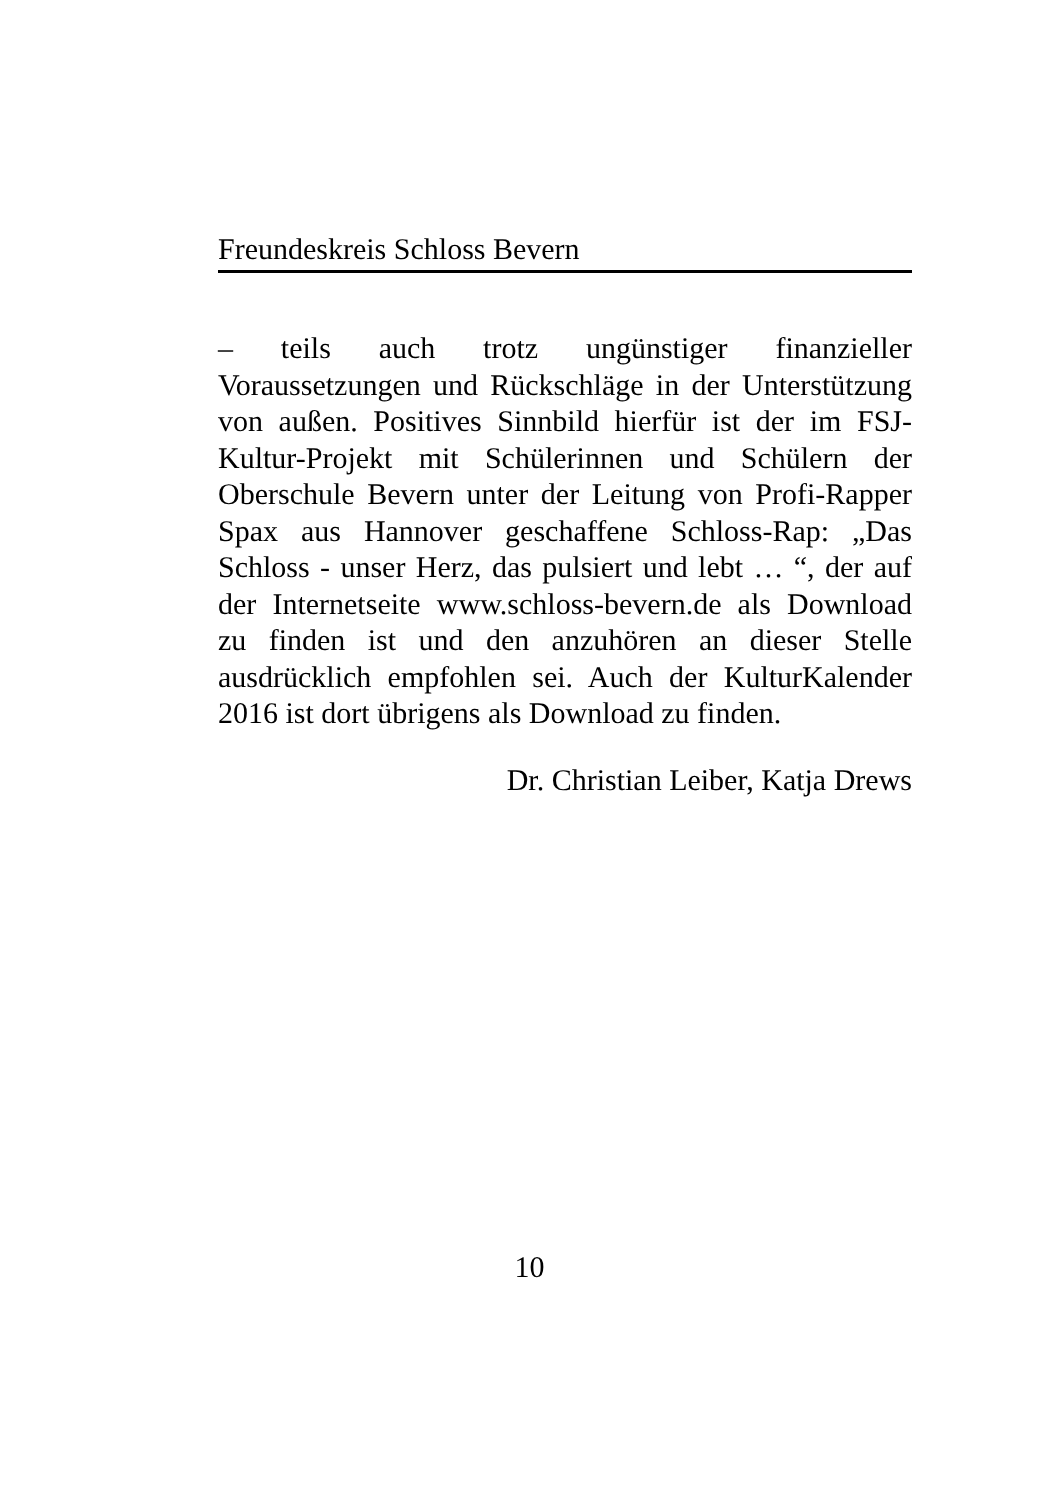Freundeskreis Schloss Bevern
– teils auch trotz ungünstiger finanzieller Voraussetzungen und Rückschläge in der Unterstützung von außen. Positives Sinnbild hierfür ist der im FSJ-Kultur-Projekt mit Schülerinnen und Schülern der Oberschule Bevern unter der Leitung von Profi-Rapper Spax aus Hannover geschaffene Schloss-Rap: „Das Schloss - unser Herz, das pulsiert und lebt … “, der auf der Internetseite www.schloss-bevern.de als Download zu finden ist und den anzuhören an dieser Stelle ausdrücklich empfohlen sei. Auch der KulturKalender 2016 ist dort übrigens als Download zu finden.
Dr. Christian Leiber, Katja Drews
10